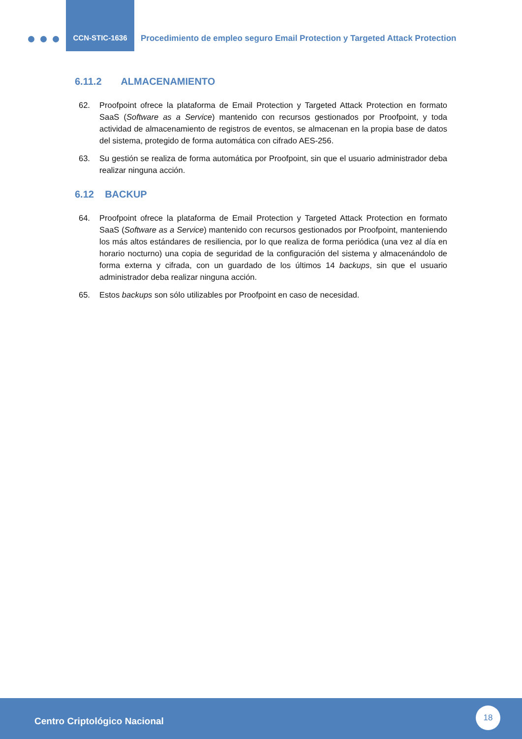CCN-STIC-1636
Procedimiento de empleo seguro Email Protection y Targeted Attack Protection
6.11.2 ALMACENAMIENTO
62. Proofpoint ofrece la plataforma de Email Protection y Targeted Attack Protection en formato SaaS (Software as a Service) mantenido con recursos gestionados por Proofpoint, y toda actividad de almacenamiento de registros de eventos, se almacenan en la propia base de datos del sistema, protegido de forma automática con cifrado AES-256.
63. Su gestión se realiza de forma automática por Proofpoint, sin que el usuario administrador deba realizar ninguna acción.
6.12 BACKUP
64. Proofpoint ofrece la plataforma de Email Protection y Targeted Attack Protection en formato SaaS (Software as a Service) mantenido con recursos gestionados por Proofpoint, manteniendo los más altos estándares de resiliencia, por lo que realiza de forma periódica (una vez al día en horario nocturno) una copia de seguridad de la configuración del sistema y almacenándolo de forma externa y cifrada, con un guardado de los últimos 14 backups, sin que el usuario administrador deba realizar ninguna acción.
65. Estos backups son sólo utilizables por Proofpoint en caso de necesidad.
Centro Criptológico Nacional
18